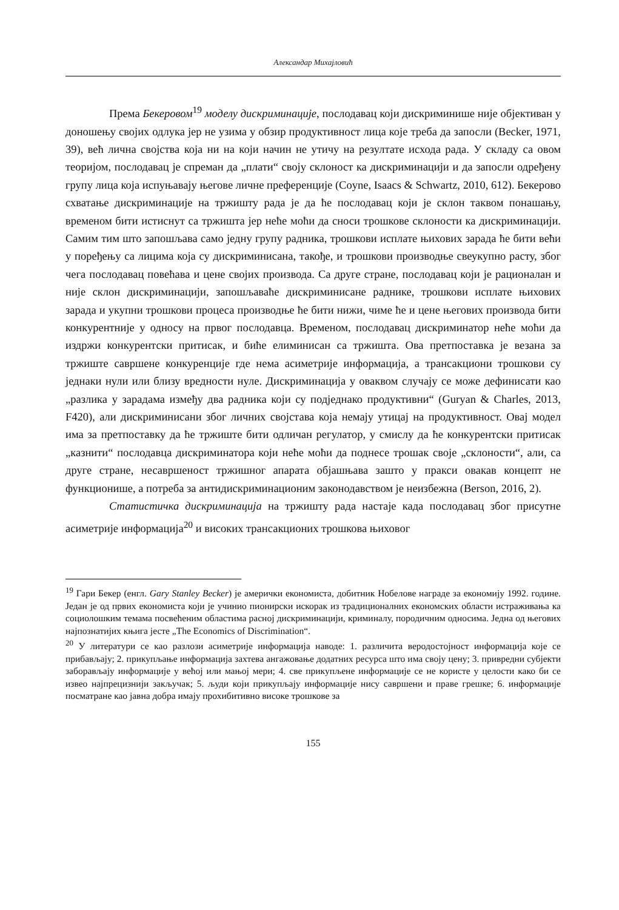Александар Михајловић
Према Бекеровом<sup>19</sup> моделу дискриминације, послодавац који дискриминише није објективан у доношењу својих одлука јер не узима у обзир продуктивност лица које треба да запосли (Becker, 1971, 39), већ лична својства која ни на који начин не утичу на резултате исхода рада. У складу са овом теоријом, послодавац је спреман да „плати“ своју склоност ка дискриминацији и да запосли одређену групу лица која испуњавају његове личне преференције (Coyne, Isaacs & Schwartz, 2010, 612). Бекерово схватање дискриминације на тржишту рада је да ће послодавац који је склон таквом понашању, временом бити истиснут са тржишта јер неће моћи да сноси трошкове склоности ка дискриминацији. Самим тим што запошљава само једну групу радника, трошкови исплате њихових зарада ће бити већи у поређењу са лицима која су дискриминисана, такође, и трошкови производње свеукупно расту, због чега послодавац повећава и цене својих производа. Са друге стране, послодавац који је рационалан и није склон дискриминацији, запошљаваће дискриминисане раднике, трошкови исплате њихових зарада и укупни трошкови процеса производње ће бити нижи, чиме ће и цене његових производа бити конкурентније у односу на првог послодавца. Временом, послодавац дискриминатор неће моћи да издржи конкурентски притисак, и биће елиминисан са тржишта. Ова претпоставка је везана за тржиште савршене конкуренције где нема асиметрије информација, а трансакциони трошкови су једнаки нули или близу вредности нуле. Дискриминација у оваквом случају се може дефинисати као „разлика у зарадама између два радника који су подједнако продуктивни“ (Guryan & Charles, 2013, F420), али дискриминисани због личних својстава која немају утицај на продуктивност. Овај модел има за претпоставку да ће тржиште бити одличан регулатор, у смислу да ће конкурентски притисак „казнити“ послодавца дискриминатора који неће моћи да поднесе трошак своје „склоности“, али, са друге стране, несавршеност тржишног апарата објашњава зашто у пракси овакав концепт не функционише, а потреба за антидискриминационим законодавством је неизбежна (Berson, 2016, 2).
Статистичка дискриминација на тржишту рада настаје када послодавац због присутне асиметрије информација<sup>20</sup> и високих трансакционих трошкова њиховог
<sup>19</sup> Гари Бекер (енгл. Gary Stanley Becker) је амерички економиста, добитник Нобелове награде за економију 1992. године. Један је од првих економиста који је учинио пионирски искорак из традиционалних економских области истраживања ка социолошким темама посвећеним областима расној дискриминацији, криминалу, породичним односима. Једна од његових најпознатијих књига јесте „The Economics of Discrimination“.
<sup>20</sup> У литератури се као разлози асиметрије информација наводе: 1. различита веродостојност информација које се прибављају; 2. прикупљање информација захтева ангажовање додатних ресурса што има своју цену; 3. привредни субјекти заборављају информације у већој или мањој мери; 4. све прикупљене информације се не користе у целости како би се извео најпрецизнији закључак; 5. људи који прикупљају информације нису савршени и праве грешке; 6. информације посматране као јавна добра имају прохибитивно високе трошкове за
155